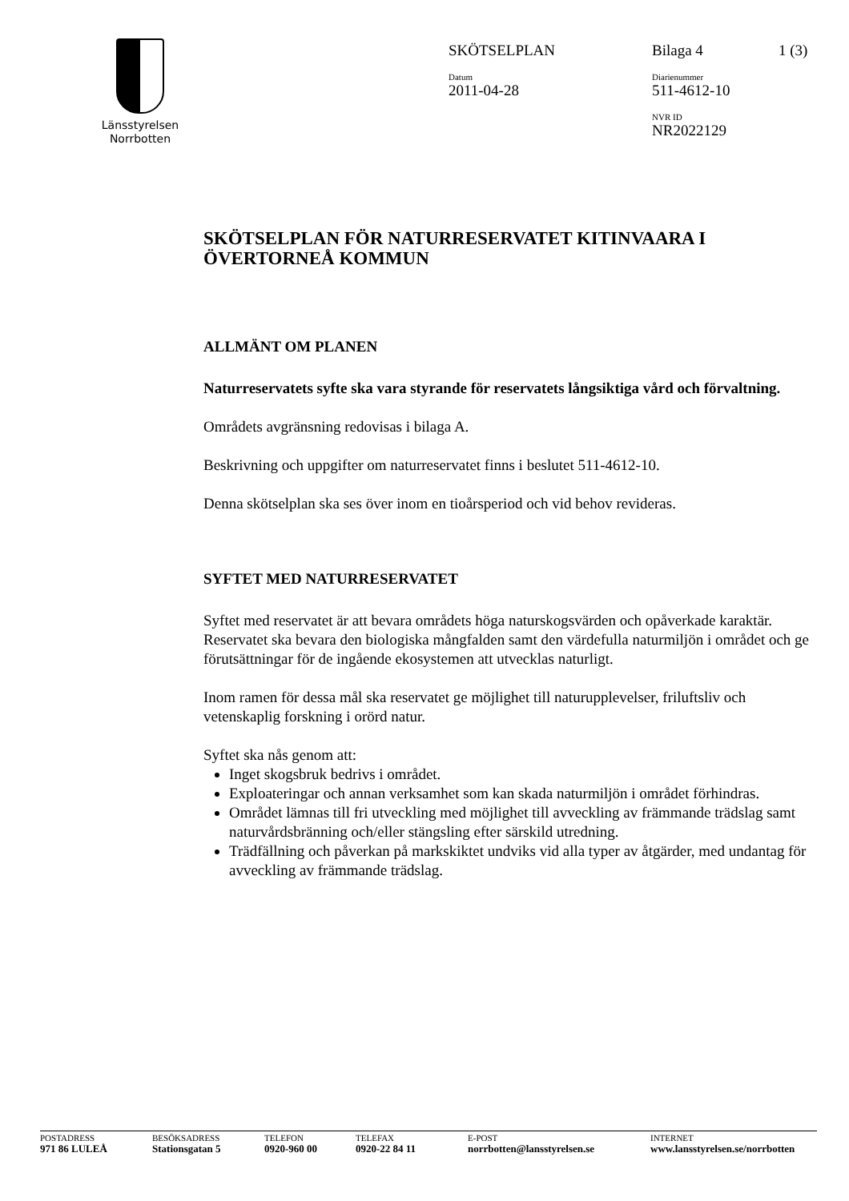Länsstyrelsen
Norrbotten
SKÖTSELPLAN Bilaga 4 1 (3)
Datum
2011-04-28
Diarienummer
511-4612-10
NVR ID
NR2022129
SKÖTSELPLAN FÖR NATURRESERVATET KITINVAARA I ÖVERTORNEÅ KOMMUN
ALLMÄNT OM PLANEN
Naturreservatets syfte ska vara styrande för reservatets långsiktiga vård och förvaltning.
Områdets avgränsning redovisas i bilaga A.
Beskrivning och uppgifter om naturreservatet finns i beslutet 511-4612-10.
Denna skötselplan ska ses över inom en tioårsperiod och vid behov revideras.
SYFTET MED NATURRESERVATET
Syftet med reservatet är att bevara områdets höga naturskogsvärden och opåverkade karaktär. Reservatet ska bevara den biologiska mångfalden samt den värdefulla naturmiljön i området och ge förutsättningar för de ingående ekosystemen att utvecklas naturligt.
Inom ramen för dessa mål ska reservatet ge möjlighet till naturupplevelser, friluftsliv och vetenskaplig forskning i orörd natur.
Syftet ska nås genom att:
Inget skogsbruk bedrivs i området.
Exploateringar och annan verksamhet som kan skada naturmiljön i området förhindras.
Området lämnas till fri utveckling med möjlighet till avveckling av främmande trädslag samt naturvårdsbränning och/eller stängsling efter särskild utredning.
Trädfällning och påverkan på markskiktet undviks vid alla typer av åtgärder, med undantag för avveckling av främmande trädslag.
POSTADRESS
971 86 LULEÅ
BESÖKSADRESS
Stationsgatan 5
TELEFON
0920-960 00
TELEFAX
0920-22 84 11
E-POST
norrbotten@lansstyrelsen.se
INTERNET
www.lansstyrelsen.se/norrbotten